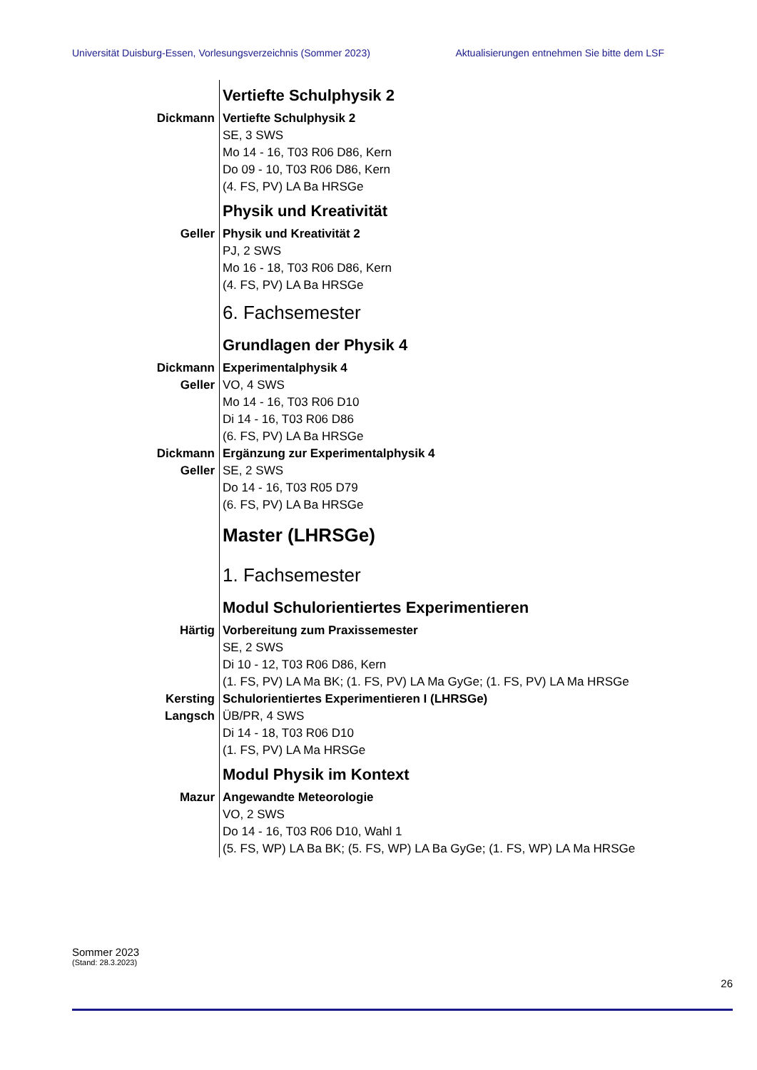Universität Duisburg-Essen, Vorlesungsverzeichnis (Sommer 2023) Aktualisierungen entnehmen Sie bitte dem LSF
Vertiefte Schulphysik 2
Dickmann Vertiefte Schulphysik 2
SE, 3 SWS
Mo 14 - 16, T03 R06 D86, Kern
Do 09 - 10, T03 R06 D86, Kern
(4. FS, PV) LA Ba HRSGe
Physik und Kreativität
Geller Physik und Kreativität 2
PJ, 2 SWS
Mo 16 - 18, T03 R06 D86, Kern
(4. FS, PV) LA Ba HRSGe
6. Fachsemester
Grundlagen der Physik 4
Dickmann
Geller
Experimentalphysik 4
VO, 4 SWS
Mo 14 - 16, T03 R06 D10
Di 14 - 16, T03 R06 D86
(6. FS, PV) LA Ba HRSGe
Dickmann
Geller
Ergänzung zur Experimentalphysik 4
SE, 2 SWS
Do 14 - 16, T03 R05 D79
(6. FS, PV) LA Ba HRSGe
Master (LHRSGe)
1. Fachsemester
Modul Schulorientiertes Experimentieren
Härtig Vorbereitung zum Praxissemester
SE, 2 SWS
Di 10 - 12, T03 R06 D86, Kern
(1. FS, PV) LA Ma BK; (1. FS, PV) LA Ma GyGe; (1. FS, PV) LA Ma HRSGe
Kersting
Langsch
Schulorientiertes Experimentieren I (LHRSGe)
ÜB/PR, 4 SWS
Di 14 - 18, T03 R06 D10
(1. FS, PV) LA Ma HRSGe
Modul Physik im Kontext
Mazur Angewandte Meteorologie
VO, 2 SWS
Do 14 - 16, T03 R06 D10, Wahl 1
(5. FS, WP) LA Ba BK; (5. FS, WP) LA Ba GyGe; (1. FS, WP) LA Ma HRSGe
Sommer 2023
(Stand: 28.3.2023)
26